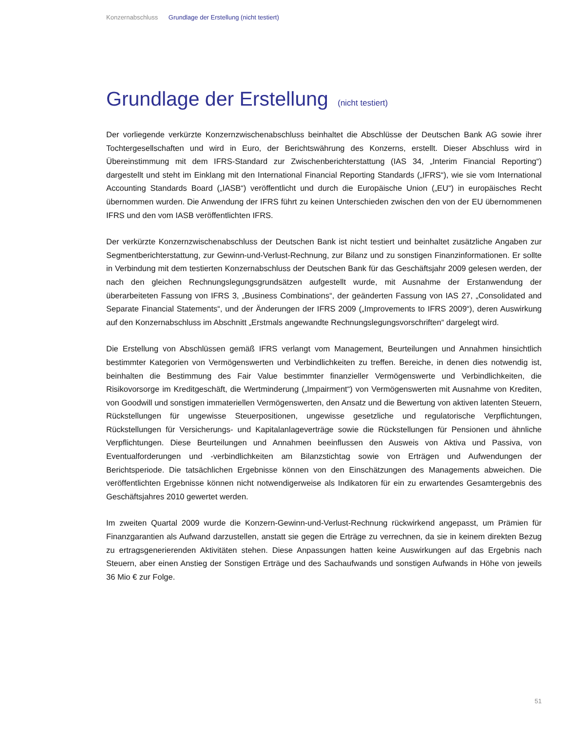Konzernabschluss Grundlage der Erstellung (nicht testiert)
Grundlage der Erstellung (nicht testiert)
Der vorliegende verkürzte Konzernzwischenabschluss beinhaltet die Abschlüsse der Deutschen Bank AG sowie ihrer Tochtergesellschaften und wird in Euro, der Berichtswährung des Konzerns, erstellt. Dieser Abschluss wird in Übereinstimmung mit dem IFRS-Standard zur Zwischenberichterstattung (IAS 34, „Interim Financial Reporting“) dargestellt und steht im Einklang mit den International Financial Reporting Standards („IFRS“), wie sie vom International Accounting Standards Board („IASB“) veröffentlicht und durch die Europäische Union („EU“) in europäisches Recht übernommen wurden. Die Anwendung der IFRS führt zu keinen Unterschieden zwischen den von der EU übernommenen IFRS und den vom IASB veröffentlichten IFRS.
Der verkürzte Konzernzwischenabschluss der Deutschen Bank ist nicht testiert und beinhaltet zusätzliche Angaben zur Segmentberichterstattung, zur Gewinn-und-Verlust-Rechnung, zur Bilanz und zu sonstigen Finanzinformationen. Er sollte in Verbindung mit dem testierten Konzernabschluss der Deutschen Bank für das Geschäftsjahr 2009 gelesen werden, der nach den gleichen Rechnungslegungsgrundsätzen aufgestellt wurde, mit Ausnahme der Erstanwendung der überarbeiteten Fassung von IFRS 3, „Business Combinations“, der geänderten Fassung von IAS 27, „Consolidated and Separate Financial Statements“, und der Änderungen der IFRS 2009 („Improvements to IFRS 2009“), deren Auswirkung auf den Konzernabschluss im Abschnitt „Erstmals angewandte Rechnungslegungsvorschriften“ dargelegt wird.
Die Erstellung von Abschlüssen gemäß IFRS verlangt vom Management, Beurteilungen und Annahmen hinsichtlich bestimmter Kategorien von Vermögenswerten und Verbindlichkeiten zu treffen. Bereiche, in denen dies notwendig ist, beinhalten die Bestimmung des Fair Value bestimmter finanzieller Vermögenswerte und Verbindlichkeiten, die Risikovorsorge im Kreditgeschäft, die Wertminderung („Impairment“) von Vermögenswerten mit Ausnahme von Krediten, von Goodwill und sonstigen immateriellen Vermögenswerten, den Ansatz und die Bewertung von aktiven latenten Steuern, Rückstellungen für ungewisse Steuerpositionen, ungewisse gesetzliche und regulatorische Verpflichtungen, Rückstellungen für Versicherungs- und Kapitalanlageverträge sowie die Rückstellungen für Pensionen und ähnliche Verpflichtungen. Diese Beurteilungen und Annahmen beeinflussen den Ausweis von Aktiva und Passiva, von Eventualforderungen und -verbindlichkeiten am Bilanzstichtag sowie von Erträgen und Aufwendungen der Berichtsperiode. Die tatsächlichen Ergebnisse können von den Einschätzungen des Managements abweichen. Die veröffentlichten Ergebnisse können nicht notwendigerweise als Indikatoren für ein zu erwartendes Gesamtergebnis des Geschäftsjahres 2010 gewertet werden.
Im zweiten Quartal 2009 wurde die Konzern-Gewinn-und-Verlust-Rechnung rückwirkend angepasst, um Prämien für Finanzgarantien als Aufwand darzustellen, anstatt sie gegen die Erträge zu verrechnen, da sie in keinem direkten Bezug zu ertragsgenerierenden Aktivitäten stehen. Diese Anpassungen hatten keine Auswirkungen auf das Ergebnis nach Steuern, aber einen Anstieg der Sonstigen Erträge und des Sachaufwands und sonstigen Aufwands in Höhe von jeweils 36 Mio € zur Folge.
51